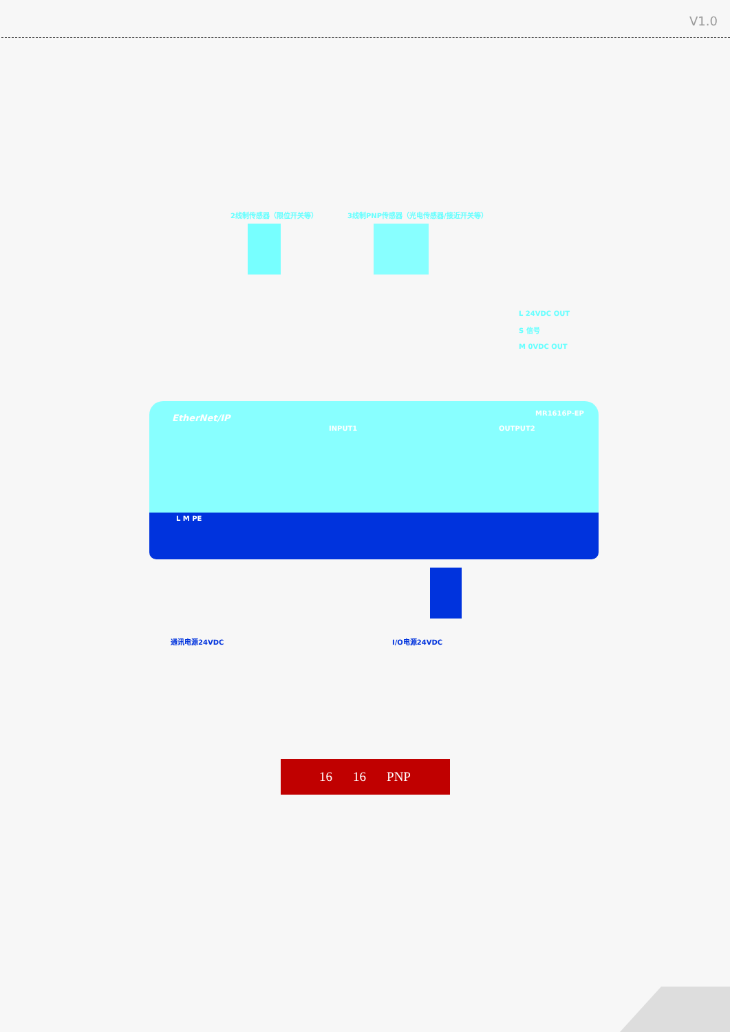V1.0
2线制传感器（限位开关等）
3线制PNP传感器（光电传感器/接近开关等）
L 24VDC OUT
S 信号
M 0VDC OUT
EtherNet/IP MR1616P-EP
INPUT1 OUTPUT2
L M PE
通讯电源24VDC I/O电源24VDC
16 16 PNP